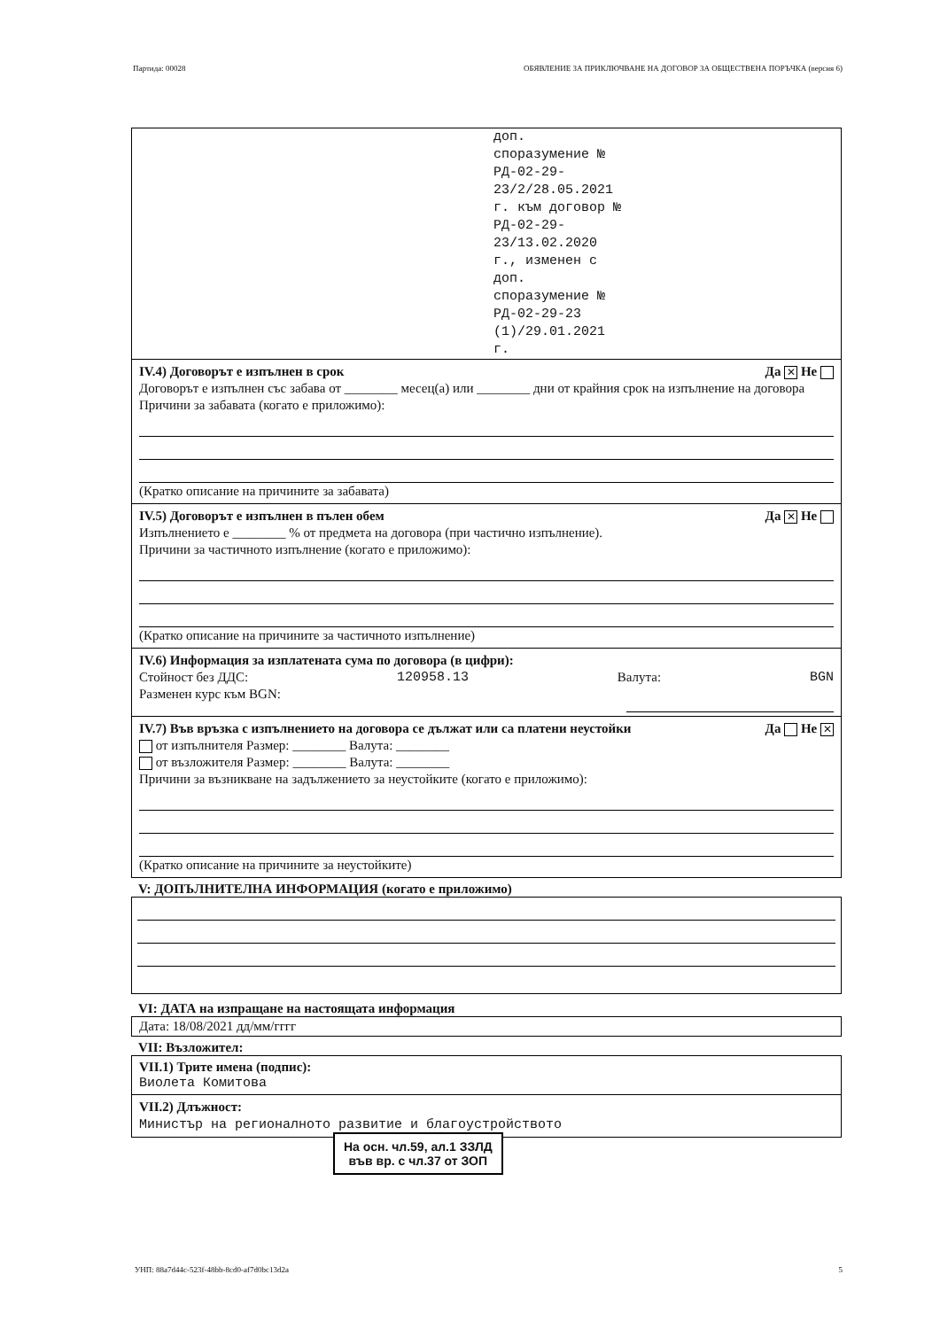Партида: 00028 ОБЯВЛЕНИЕ ЗА ПРИКЛЮЧВАНЕ НА ДОГОВОР ЗА ОБЩЕСТВЕНА ПОРЪЧКА (версия 6)
доп.
споразумение №
РД-02-29-
23/2/28.05.2021
г. към договор №
РД-02-29-
23/13.02.2020
г., изменен с
доп.
споразумение №
РД-02-29-23
(1)/29.01.2021
г.
IV.4) Договорът е изпълнен в срок Да ✕ Не
Договорът е изпълнен със забава от ________ месец(а) или ________ дни от крайния срок на изпълнение на договора
Причини за забавата (когато е приложимо):
(Кратко описание на причините за забавата)
IV.5) Договорът е изпълнен в пълен обем Да ✕ Не
Изпълнението е ________ % от предмета на договора (при частично изпълнение).
Причини за частичното изпълнение (когато е приложимо):
(Кратко описание на причините за частичното изпълнение)
IV.6) Информация за изплатената сума по договора (в цифри):
Стойност без ДДС: 120958.13 Валута: BGN
Разменен курс към BGN:
IV.7) Във връзка с изпълнението на договора се дължат или са платени неустойки Да Не ✕
от изпълнителя Размер: ________ Валута: ________
от възложителя Размер: ________ Валута: ________
Причини за възникване на задължението за неустойките (когато е приложимо):
(Кратко описание на причините за неустойките)
V: ДОПЪЛНИТЕЛНА ИНФОРМАЦИЯ (когато е приложимо)
VI: ДАТА на изпращане на настоящата информация
Дата: 18/08/2021 дд/мм/гггг
VII: Възложител:
VII.1) Трите имена (подпис):
Виолета Комитова
VII.2) Длъжност:
Министър на регионалното развитие и благоустройството
На осн. чл.59, ал.1 ЗЗЛД
във вр. с чл.37 от ЗОП
УНП: 88a7d44c-523f-48bb-8cd0-af7d0bc13d2a 5